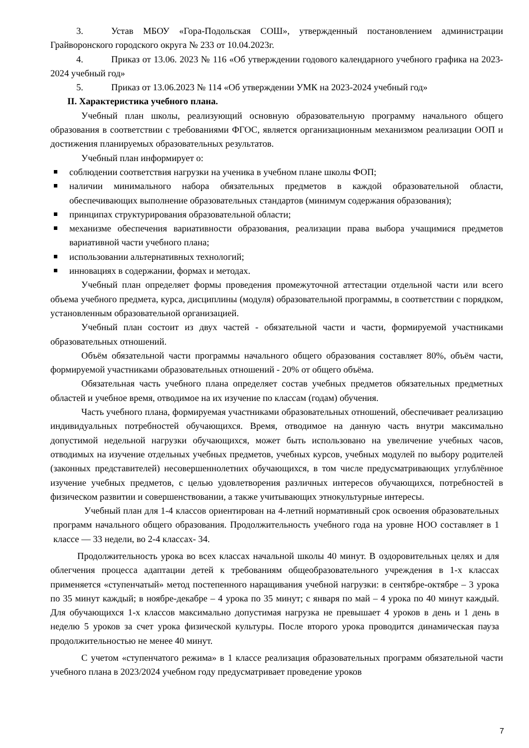3. Устав МБОУ «Гора-Подольская СОШ», утвержденный постановлением администрации Грайворонского городского округа № 233 от 10.04.2023г.
4. Приказ от 13.06. 2023 № 116 «Об утверждении годового календарного учебного графика на 2023-2024 учебный год»
5. Приказ от 13.06.2023 № 114 «Об утверждении УМК на 2023-2024 учебный год»
II. Характеристика учебного плана.
Учебный план школы, реализующий основную образовательную программу начального общего образования в соответствии с требованиями ФГОС, является организационным механизмом реализации ООП и достижения планируемых образовательных результатов.
Учебный план информирует о:
соблюдении соответствия нагрузки на ученика в учебном плане школы ФОП;
наличии минимального набора обязательных предметов в каждой образовательной области, обеспечивающих выполнение образовательных стандартов (минимум содержания образования);
принципах структурирования образовательной области;
механизме обеспечения вариативности образования, реализации права выбора учащимися предметов вариативной части учебного плана;
использовании альтернативных технологий;
инновациях в содержании, формах и методах.
Учебный план определяет формы проведения промежуточной аттестации отдельной части или всего объема учебного предмета, курса, дисциплины (модуля) образовательной программы, в соответствии с порядком, установленным образовательной организацией.
Учебный план состоит из двух частей - обязательной части и части, формируемой участниками образовательных отношений.
Объём обязательной части программы начального общего образования составляет 80%, объём части, формируемой участниками образовательных отношений - 20% от общего объёма.
Обязательная часть учебного плана определяет состав учебных предметов обязательных предметных областей и учебное время, отводимое на их изучение по классам (годам) обучения.
Часть учебного плана, формируемая участниками образовательных отношений, обеспечивает реализацию индивидуальных потребностей обучающихся. Время, отводимое на данную часть внутри максимально допустимой недельной нагрузки обучающихся, может быть использовано на увеличение учебных часов, отводимых на изучение отдельных учебных предметов, учебных курсов, учебных модулей по выбору родителей (законных представителей) несовершеннолетних обучающихся, в том числе предусматривающих углублённое изучение учебных предметов, с целью удовлетворения различных интересов обучающихся, потребностей в физическом развитии и совершенствовании, а также учитывающих этнокультурные интересы.
Учебный план для 1-4 классов ориентирован на 4-летний нормативный срок освоения образовательных программ начального общего образования. Продолжительность учебного года на уровне НОО составляет в 1 классе — 33 недели, во 2-4 классах- 34.
Продолжительность урока во всех классах начальной школы 40 минут. В оздоровительных целях и для облегчения процесса адаптации детей к требованиям общеобразовательного учреждения в 1-х классах применяется «ступенчатый» метод постепенного наращивания учебной нагрузки: в сентябре-октябре – 3 урока по 35 минут каждый; в ноябре-декабре – 4 урока по 35 минут; с января по май – 4 урока по 40 минут каждый. Для обучающихся 1-х классов максимально допустимая нагрузка не превышает 4 уроков в день и 1 день в неделю 5 уроков за счет урока физической культуры. После второго урока проводится динамическая пауза продолжительностью не менее 40 минут.
С учетом «ступенчатого режима» в 1 классе реализация образовательных программ обязательной части учебного плана в 2023/2024 учебном году предусматривает проведение уроков
7